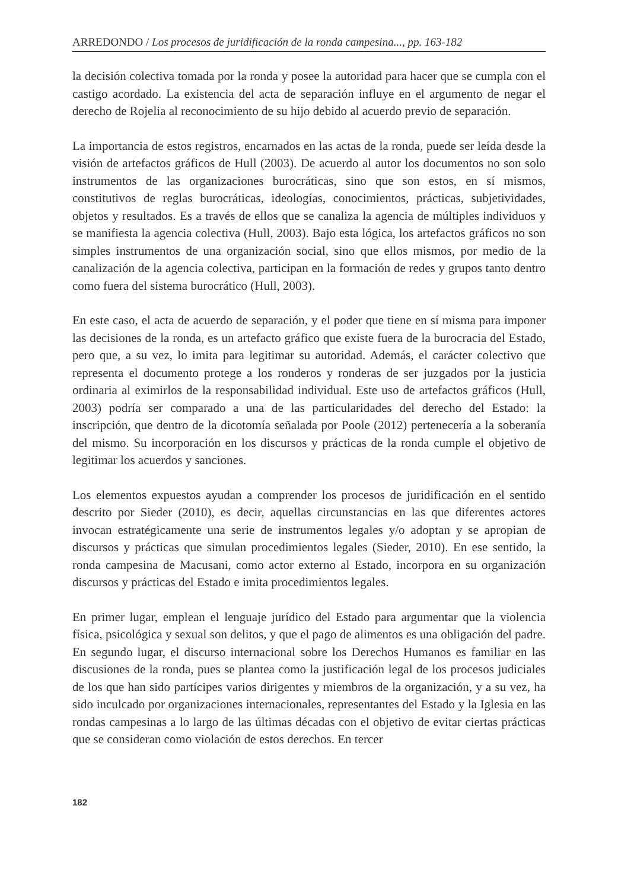ARREDONDO / Los procesos de juridificación de la ronda campesina..., pp. 163-182
la decisión colectiva tomada por la ronda y posee la autoridad para hacer que se cumpla con el castigo acordado. La existencia del acta de separación influye en el argumento de negar el derecho de Rojelia al reconocimiento de su hijo debido al acuerdo previo de separación.
La importancia de estos registros, encarnados en las actas de la ronda, puede ser leída desde la visión de artefactos gráficos de Hull (2003). De acuerdo al autor los documentos no son solo instrumentos de las organizaciones burocráticas, sino que son estos, en sí mismos, constitutivos de reglas burocráticas, ideologías, conocimientos, prácticas, subjetividades, objetos y resultados. Es a través de ellos que se canaliza la agencia de múltiples individuos y se manifiesta la agencia colectiva (Hull, 2003). Bajo esta lógica, los artefactos gráficos no son simples instrumentos de una organización social, sino que ellos mismos, por medio de la canalización de la agencia colectiva, participan en la formación de redes y grupos tanto dentro como fuera del sistema burocrático (Hull, 2003).
En este caso, el acta de acuerdo de separación, y el poder que tiene en sí misma para imponer las decisiones de la ronda, es un artefacto gráfico que existe fuera de la burocracia del Estado, pero que, a su vez, lo imita para legitimar su autoridad. Además, el carácter colectivo que representa el documento protege a los ronderos y ronderas de ser juzgados por la justicia ordinaria al eximirlos de la responsabilidad individual. Este uso de artefactos gráficos (Hull, 2003) podría ser comparado a una de las particularidades del derecho del Estado: la inscripción, que dentro de la dicotomía señalada por Poole (2012) pertenecería a la soberanía del mismo. Su incorporación en los discursos y prácticas de la ronda cumple el objetivo de legitimar los acuerdos y sanciones.
Los elementos expuestos ayudan a comprender los procesos de juridificación en el sentido descrito por Sieder (2010), es decir, aquellas circunstancias en las que diferentes actores invocan estratégicamente una serie de instrumentos legales y/o adoptan y se apropian de discursos y prácticas que simulan procedimientos legales (Sieder, 2010). En ese sentido, la ronda campesina de Macusani, como actor externo al Estado, incorpora en su organización discursos y prácticas del Estado e imita procedimientos legales.
En primer lugar, emplean el lenguaje jurídico del Estado para argumentar que la violencia física, psicológica y sexual son delitos, y que el pago de alimentos es una obligación del padre. En segundo lugar, el discurso internacional sobre los Derechos Humanos es familiar en las discusiones de la ronda, pues se plantea como la justificación legal de los procesos judiciales de los que han sido partícipes varios dirigentes y miembros de la organización, y a su vez, ha sido inculcado por organizaciones internacionales, representantes del Estado y la Iglesia en las rondas campesinas a lo largo de las últimas décadas con el objetivo de evitar ciertas prácticas que se consideran como violación de estos derechos. En tercer
182